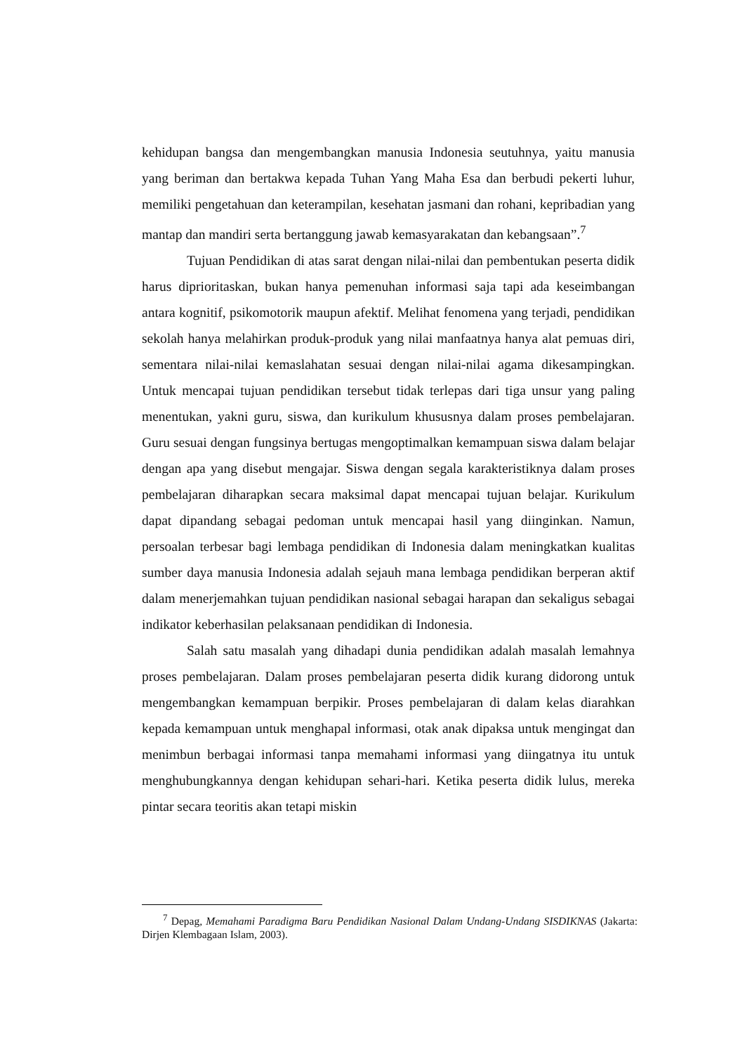kehidupan bangsa dan mengembangkan manusia Indonesia seutuhnya, yaitu manusia yang beriman dan bertakwa kepada Tuhan Yang Maha Esa dan berbudi pekerti luhur, memiliki pengetahuan dan keterampilan, kesehatan jasmani dan rohani, kepribadian yang mantap dan mandiri serta bertanggung jawab kemasyarakatan dan kebangsaan”.<sup>7</sup>
Tujuan Pendidikan di atas sarat dengan nilai-nilai dan pembentukan peserta didik harus diprioritaskan, bukan hanya pemenuhan informasi saja tapi ada keseimbangan antara kognitif, psikomotorik maupun afektif. Melihat fenomena yang terjadi, pendidikan sekolah hanya melahirkan produk-produk yang nilai manfaatnya hanya alat pemuas diri, sementara nilai-nilai kemaslahatan sesuai dengan nilai-nilai agama dikesampingkan. Untuk mencapai tujuan pendidikan tersebut tidak terlepas dari tiga unsur yang paling menentukan, yakni guru, siswa, dan kurikulum khususnya dalam proses pembelajaran. Guru sesuai dengan fungsinya bertugas mengoptimalkan kemampuan siswa dalam belajar dengan apa yang disebut mengajar. Siswa dengan segala karakteristiknya dalam proses pembelajaran diharapkan secara maksimal dapat mencapai tujuan belajar. Kurikulum dapat dipandang sebagai pedoman untuk mencapai hasil yang diinginkan. Namun, persoalan terbesar bagi lembaga pendidikan di Indonesia dalam meningkatkan kualitas sumber daya manusia Indonesia adalah sejauh mana lembaga pendidikan berperan aktif dalam menerjemahkan tujuan pendidikan nasional sebagai harapan dan sekaligus sebagai indikator keberhasilan pelaksanaan pendidikan di Indonesia.
Salah satu masalah yang dihadapi dunia pendidikan adalah masalah lemahnya proses pembelajaran. Dalam proses pembelajaran peserta didik kurang didorong untuk mengembangkan kemampuan berpikir. Proses pembelajaran di dalam kelas diarahkan kepada kemampuan untuk menghapal informasi, otak anak dipaksa untuk mengingat dan menimbun berbagai informasi tanpa memahami informasi yang diingatnya itu untuk menghubungkannya dengan kehidupan sehari-hari. Ketika peserta didik lulus, mereka pintar secara teoritis akan tetapi miskin
<sup>7</sup> Depag, Memahami Paradigma Baru Pendidikan Nasional Dalam Undang-Undang SISDIKNAS (Jakarta: Dirjen Klembagaan Islam, 2003).